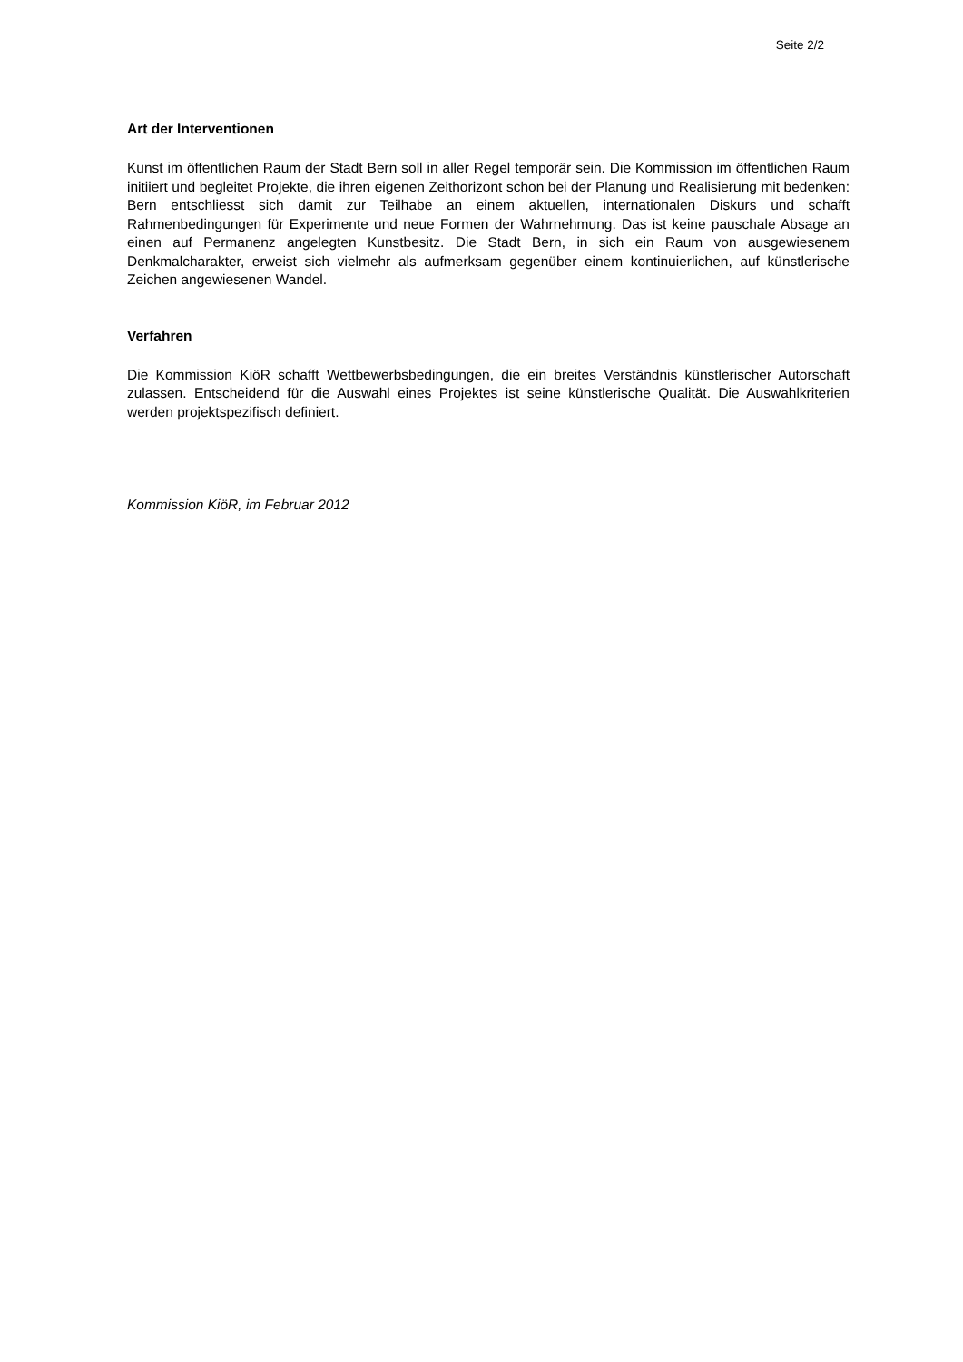Seite 2/2
Art der Interventionen
Kunst im öffentlichen Raum der Stadt Bern soll in aller Regel temporär sein. Die Kommission im öffentlichen Raum initiiert und begleitet Projekte, die ihren eigenen Zeithorizont schon bei der Planung und Realisierung mit bedenken: Bern entschliesst sich damit zur Teilhabe an einem aktuellen, internationalen Diskurs und schafft Rahmenbedingungen für Experimente und neue Formen der Wahrnehmung. Das ist keine pauschale Absage an einen auf Permanenz angelegten Kunstbesitz. Die Stadt Bern, in sich ein Raum von ausgewiesenem Denkmalcharakter, erweist sich vielmehr als aufmerksam gegenüber einem kontinuierlichen, auf künstlerische Zeichen angewiesenen Wandel.
Verfahren
Die Kommission KiöR schafft Wettbewerbsbedingungen, die ein breites Verständnis künstlerischer Autorschaft zulassen. Entscheidend für die Auswahl eines Projektes ist seine künstlerische Qualität. Die Auswahlkriterien werden projektspezifisch definiert.
Kommission KiöR, im Februar 2012